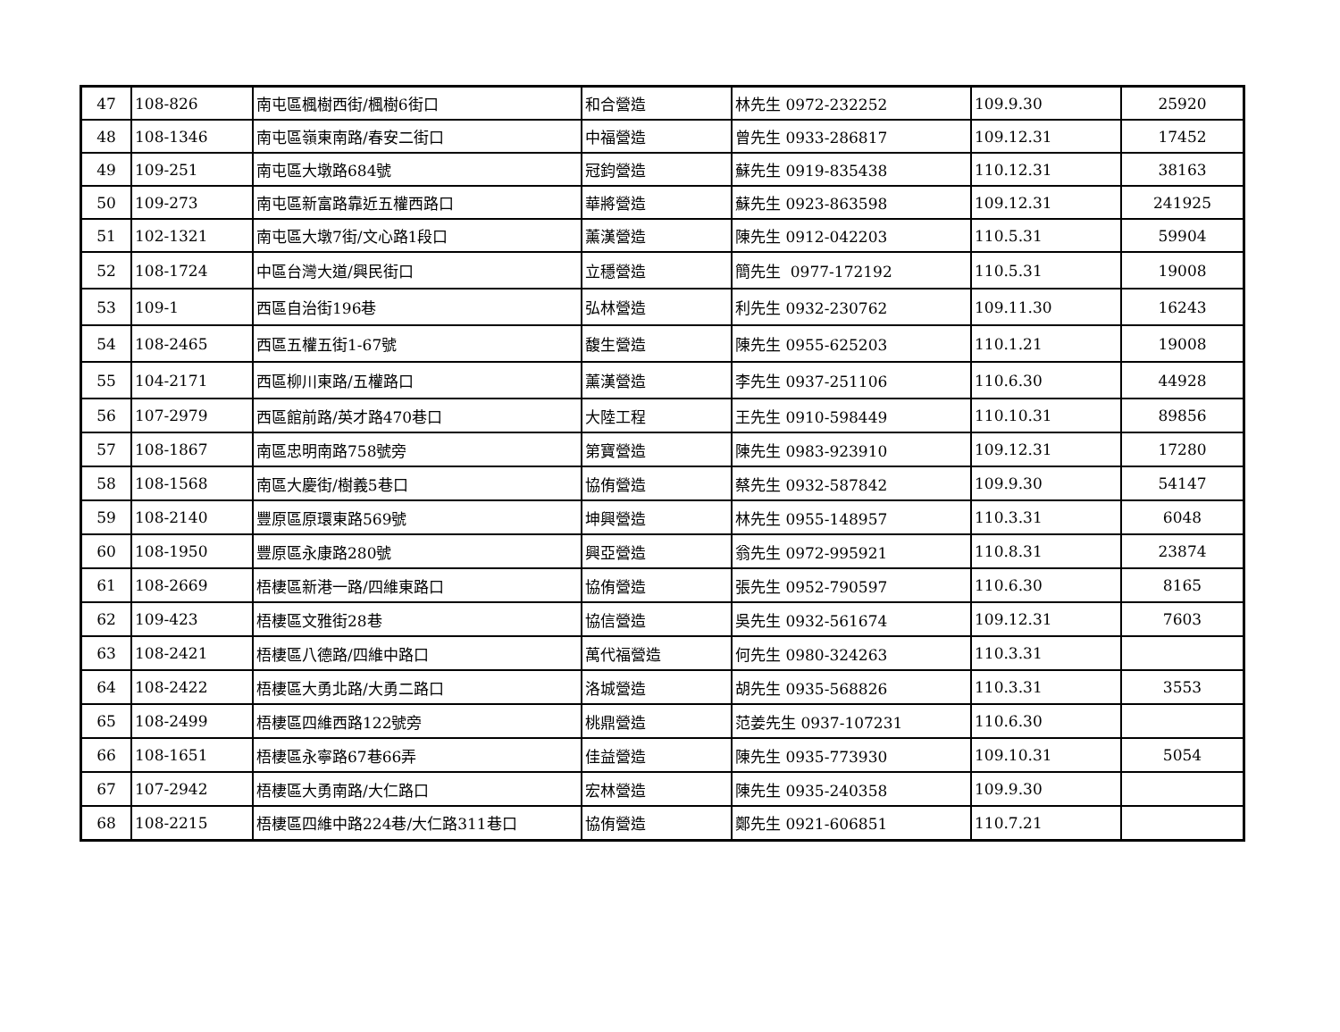| 47 | 108-826 | 南屯區楓樹西街/楓樹6街口 | 和合營造 | 林先生 0972-232252 | 109.9.30 | 25920 |
| 48 | 108-1346 | 南屯區嶺東南路/春安二街口 | 中福營造 | 曾先生 0933-286817 | 109.12.31 | 17452 |
| 49 | 109-251 | 南屯區大墩路684號 | 冠鈞營造 | 蘇先生 0919-835438 | 110.12.31 | 38163 |
| 50 | 109-273 | 南屯區新富路靠近五權西路口 | 華將營造 | 蘇先生 0923-863598 | 109.12.31 | 241925 |
| 51 | 102-1321 | 南屯區大墩7街/文心路1段口 | 薰漢營造 | 陳先生 0912-042203 | 110.5.31 | 59904 |
| 52 | 108-1724 | 中區台灣大道/興民街口 | 立穩營造 | 簡先生 0977-172192 | 110.5.31 | 19008 |
| 53 | 109-1 | 西區自治街196巷 | 弘林營造 | 利先生 0932-230762 | 109.11.30 | 16243 |
| 54 | 108-2465 | 西區五權五街1-67號 | 馥生營造 | 陳先生 0955-625203 | 110.1.21 | 19008 |
| 55 | 104-2171 | 西區柳川東路/五權路口 | 薰漢營造 | 李先生 0937-251106 | 110.6.30 | 44928 |
| 56 | 107-2979 | 西區館前路/英才路470巷口 | 大陸工程 | 王先生 0910-598449 | 110.10.31 | 89856 |
| 57 | 108-1867 | 南區忠明南路758號旁 | 第寶營造 | 陳先生 0983-923910 | 109.12.31 | 17280 |
| 58 | 108-1568 | 南區大慶街/樹義5巷口 | 協侑營造 | 蔡先生 0932-587842 | 109.9.30 | 54147 |
| 59 | 108-2140 | 豐原區原環東路569號 | 坤興營造 | 林先生 0955-148957 | 110.3.31 | 6048 |
| 60 | 108-1950 | 豐原區永康路280號 | 興亞營造 | 翁先生 0972-995921 | 110.8.31 | 23874 |
| 61 | 108-2669 | 梧棲區新港一路/四維東路口 | 協侑營造 | 張先生 0952-790597 | 110.6.30 | 8165 |
| 62 | 109-423 | 梧棲區文雅街28巷 | 協信營造 | 吳先生 0932-561674 | 109.12.31 | 7603 |
| 63 | 108-2421 | 梧棲區八德路/四維中路口 | 萬代福營造 | 何先生 0980-324263 | 110.3.31 | |
| 64 | 108-2422 | 梧棲區大勇北路/大勇二路口 | 洛城營造 | 胡先生 0935-568826 | 110.3.31 | 3553 |
| 65 | 108-2499 | 梧棲區四維西路122號旁 | 桃鼎營造 | 范姜先生 0937-107231 | 110.6.30 | |
| 66 | 108-1651 | 梧棲區永寧路67巷66弄 | 佳益營造 | 陳先生 0935-773930 | 109.10.31 | 5054 |
| 67 | 107-2942 | 梧棲區大勇南路/大仁路口 | 宏林營造 | 陳先生 0935-240358 | 109.9.30 | |
| 68 | 108-2215 | 梧棲區四維中路224巷/大仁路311巷口 | 協侑營造 | 鄭先生 0921-606851 | 110.7.21 | |